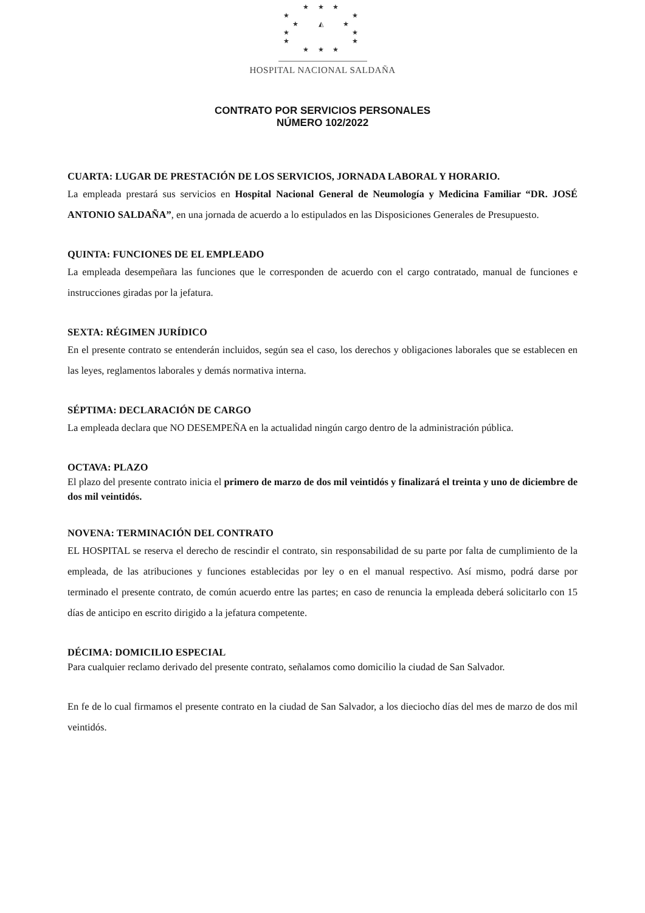★ ★ ★
★ ★
★ ◭ ★
★ ★
★ ★
★ ★ ★
HOSPITAL NACIONAL SALDAÑA
CONTRATO POR SERVICIOS PERSONALES
NÚMERO 102/2022
CUARTA: LUGAR DE PRESTACIÓN DE LOS SERVICIOS, JORNADA LABORAL Y HORARIO.
La empleada prestará sus servicios en Hospital Nacional General de Neumología y Medicina Familiar “DR. JOSÉ ANTONIO SALDAÑA”, en una jornada de acuerdo a lo estipulados en las Disposiciones Generales de Presupuesto.
QUINTA: FUNCIONES DE EL EMPLEADO
La empleada desempeñara las funciones que le corresponden de acuerdo con el cargo contratado, manual de funciones e instrucciones giradas por la jefatura.
SEXTA: RÉGIMEN JURÍDICO
En el presente contrato se entenderán incluidos, según sea el caso, los derechos y obligaciones laborales que se establecen en las leyes, reglamentos laborales y demás normativa interna.
SÉPTIMA: DECLARACIÓN DE CARGO
La empleada declara que NO DESEMPEÑA en la actualidad ningún cargo dentro de la administración pública.
OCTAVA: PLAZO
El plazo del presente contrato inicia el primero de marzo de dos mil veintidós y finalizará el treinta y uno de diciembre de dos mil veintidós.
NOVENA: TERMINACIÓN DEL CONTRATO
EL HOSPITAL se reserva el derecho de rescindir el contrato, sin responsabilidad de su parte por falta de cumplimiento de la empleada, de las atribuciones y funciones establecidas por ley o en el manual respectivo. Así mismo, podrá darse por terminado el presente contrato, de común acuerdo entre las partes; en caso de renuncia la empleada deberá solicitarlo con 15 días de anticipo en escrito dirigido a la jefatura competente.
DÉCIMA: DOMICILIO ESPECIAL
Para cualquier reclamo derivado del presente contrato, señalamos como domicilio la ciudad de San Salvador.
En fe de lo cual firmamos el presente contrato en la ciudad de San Salvador, a los dieciocho días del mes de marzo de dos mil veintidós.